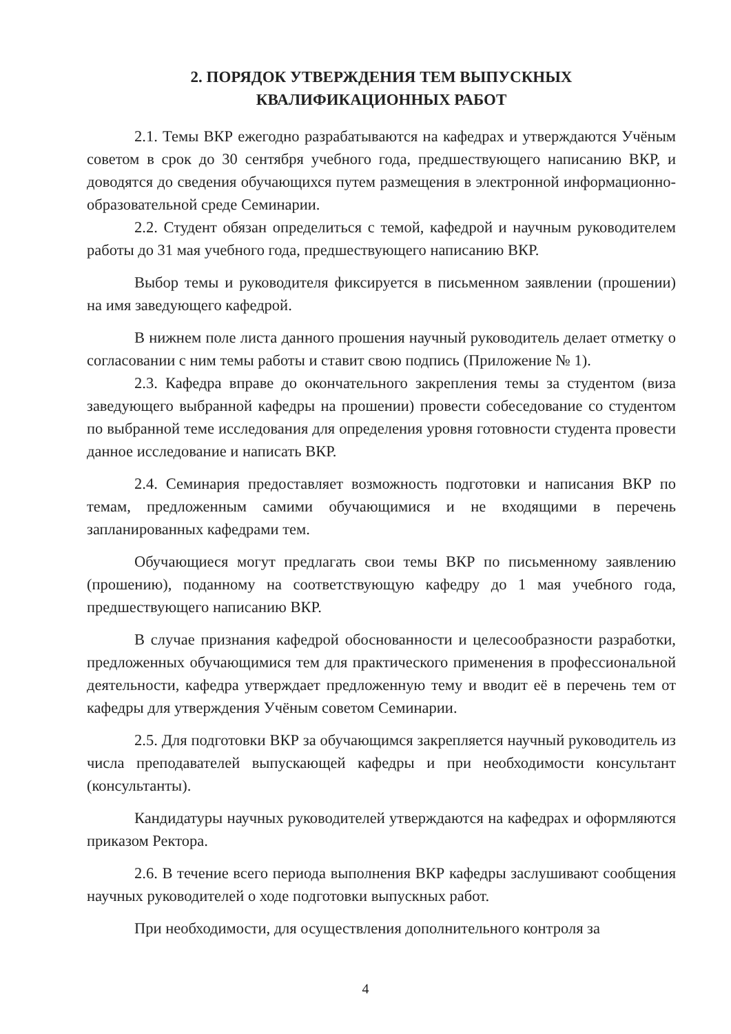2. ПОРЯДОК УТВЕРЖДЕНИЯ ТЕМ ВЫПУСКНЫХ
КВАЛИФИКАЦИОННЫХ РАБОТ
2.1. Темы ВКР ежегодно разрабатываются на кафедрах и утверждаются Учёным советом в срок до 30 сентября учебного года, предшествующего написанию ВКР, и доводятся до сведения обучающихся путем размещения в электронной информационно-образовательной среде Семинарии.
2.2. Студент обязан определиться с темой, кафедрой и научным руководителем работы до 31 мая учебного года, предшествующего написанию ВКР.
Выбор темы и руководителя фиксируется в письменном заявлении (прошении) на имя заведующего кафедрой.
В нижнем поле листа данного прошения научный руководитель делает отметку о согласовании с ним темы работы и ставит свою подпись (Приложение № 1).
2.3. Кафедра вправе до окончательного закрепления темы за студентом (виза заведующего выбранной кафедры на прошении) провести собеседование со студентом по выбранной теме исследования для определения уровня готовности студента провести данное исследование и написать ВКР.
2.4. Семинария предоставляет возможность подготовки и написания ВКР по темам, предложенным самими обучающимися и не входящими в перечень запланированных кафедрами тем.
Обучающиеся могут предлагать свои темы ВКР по письменному заявлению (прошению), поданному на соответствующую кафедру до 1 мая учебного года, предшествующего написанию ВКР.
В случае признания кафедрой обоснованности и целесообразности разработки, предложенных обучающимися тем для практического применения в профессиональной деятельности, кафедра утверждает предложенную тему и вводит её в перечень тем от кафедры для утверждения Учёным советом Семинарии.
2.5. Для подготовки ВКР за обучающимся закрепляется научный руководитель из числа преподавателей выпускающей кафедры и при необходимости консультант (консультанты).
Кандидатуры научных руководителей утверждаются на кафедрах и оформляются приказом Ректора.
2.6. В течение всего периода выполнения ВКР кафедры заслушивают сообщения научных руководителей о ходе подготовки выпускных работ.
При необходимости, для осуществления дополнительного контроля за
4